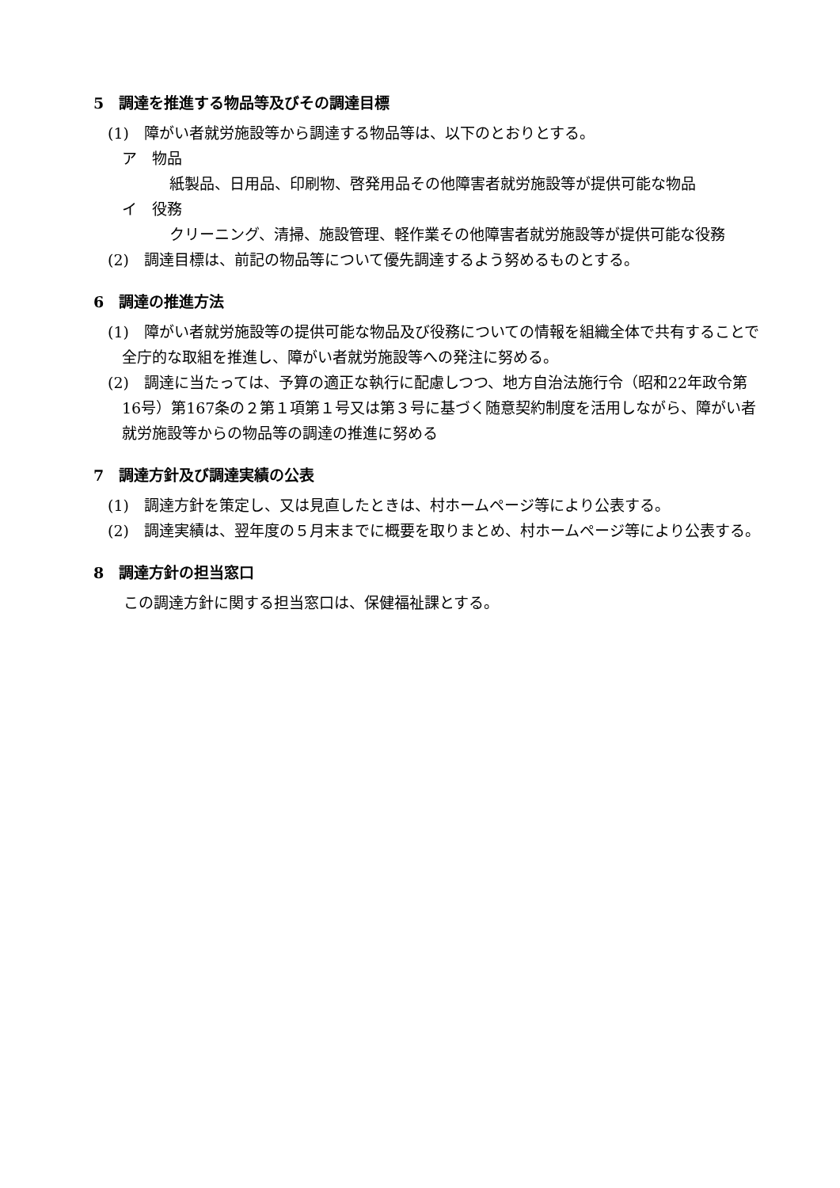5　調達を推進する物品等及びその調達目標
(1)　障がい者就労施設等から調達する物品等は、以下のとおりとする。
ア　物品
紙製品、日用品、印刷物、啓発用品その他障害者就労施設等が提供可能な物品
イ　役務
クリーニング、清掃、施設管理、軽作業その他障害者就労施設等が提供可能な役務
(2)　調達目標は、前記の物品等について優先調達するよう努めるものとする。
6　調達の推進方法
(1)　障がい者就労施設等の提供可能な物品及び役務についての情報を組織全体で共有することで全庁的な取組を推進し、障がい者就労施設等への発注に努める。
(2)　調達に当たっては、予算の適正な執行に配慮しつつ、地方自治法施行令（昭和22年政令第16号）第167条の２第１項第１号又は第３号に基づく随意契約制度を活用しながら、障がい者就労施設等からの物品等の調達の推進に努める
7　調達方針及び調達実績の公表
(1)　調達方針を策定し、又は見直したときは、村ホームページ等により公表する。
(2)　調達実績は、翌年度の５月末までに概要を取りまとめ、村ホームページ等により公表する。
8　調達方針の担当窓口
この調達方針に関する担当窓口は、保健福祉課とする。